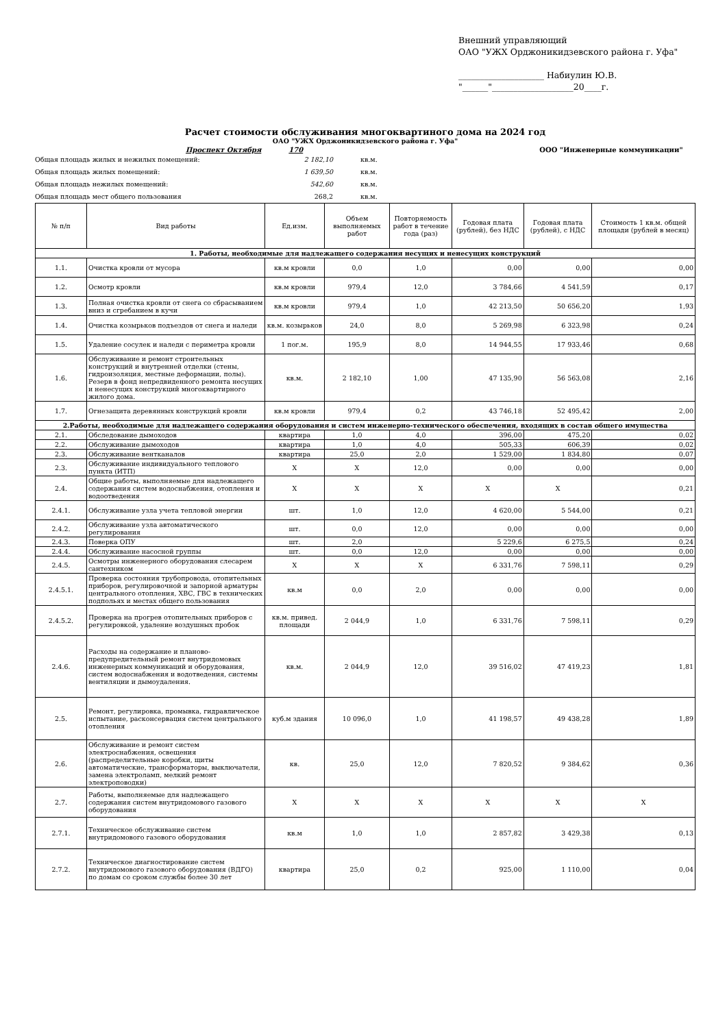Внешний управляющий
ОАО "УЖХ Орджоникидзевского района г. Уфа"
____________________ Набиулин Ю.В.
"______"___________________20____г.
Расчет стоимости обслуживания многоквартиного дома на 2024 год
ОАО "УЖХ Орджоникидзевского района г. Уфа"
Проспект Октября 170 ООО "Инженерные коммуникации"
Общая площадь жилых и нежилых помещений: 2 182,10 кв.м.
Общая площадь жилых помещений: 1 639,50 кв.м.
Общая площадь нежилых помещений: 542,60 кв.м.
Общая площадь мест общего пользования 268,2 кв.м.
| № п/п | Вид работы | Ед.изм. | Объем выполняемых работ | Повторяемость работ в течение года (раз) | Годовая плата (рублей), без НДС | Годовая плата (рублей), с НДС | Стоимость 1 кв.м. общей площади (рублей в месяц) |
| --- | --- | --- | --- | --- | --- | --- | --- |
| 1. Работы, необходимые для надлежащего содержания несущих и ненесущих конструкций | | | | | | | |
| 1.1. | Очистка кровли от мусора | кв.м кровли | 0,0 | 1,0 | 0,00 | 0,00 | 0,00 |
| 1.2. | Осмотр кровли | кв.м кровли | 979,4 | 12,0 | 3 784,66 | 4 541,59 | 0,17 |
| 1.3. | Полная очистка кровли от снега со сбрасыванием вниз и сгребанием в кучи | кв.м кровли | 979,4 | 1,0 | 42 213,50 | 50 656,20 | 1,93 |
| 1.4. | Очистка козырьков подъездов от снега и наледи | кв.м. козырьков | 24,0 | 8,0 | 5 269,98 | 6 323,98 | 0,24 |
| 1.5. | Удаление сосулек и наледи с периметра кровли | 1 пог.м. | 195,9 | 8,0 | 14 944,55 | 17 933,46 | 0,68 |
| 1.6. | Обслуживание и ремонт строительных конструкций и внутренней отделки (стены, гидроизоляция, местные деформации, полы). Резерв в фонд непредвиденного ремонта несущих и ненесущих конструкций многоквартирного жилого дома. | кв.м. | 2 182,10 | 1,00 | 47 135,90 | 56 563,08 | 2,16 |
| 1.7. | Огнезащита деревянных конструкций кровли | кв.м кровли | 979,4 | 0,2 | 43 746,18 | 52 495,42 | 2,00 |
| 2.Работы, необходимые для надлежащего содержания оборудования и систем инженерно-технического обеспечения, входящих в состав общего имущества | | | | | | | |
| 2.1. | Обследование дымоходов | квартира | 1,0 | 4,0 | 396,00 | 475,20 | 0,02 |
| 2.2. | Обслуживание дымоходов | квартира | 1,0 | 4,0 | 505,33 | 606,39 | 0,02 |
| 2.3. | Обслуживание вентканалов | квартира | 25,0 | 2,0 | 1 529,00 | 1 834,80 | 0,07 |
| 2.3. | Обслуживание индивидуального теплового пункта (ИТП) | Х | Х | 12,0 | 0,00 | 0,00 | 0,00 |
| 2.4. | Общие работы, выполняемые для надлежащего содержания систем водоснабжения, отопления и водоотведения | Х | Х | Х | Х | Х | 0,21 |
| 2.4.1. | Обслуживание узла учета тепловой энергии | шт. | 1,0 | 12,0 | 4 620,00 | 5 544,00 | 0,21 |
| 2.4.2. | Обслуживание узла автоматического регулирования | шт. | 0,0 | 12,0 | 0,00 | 0,00 | 0,00 |
| 2.4.3. | Поверка ОПУ | шт. | 2,0 | | 5 229,6 | 6 275,5 | 0,24 |
| 2.4.4. | Обслуживание насосной группы | шт. | 0,0 | 12,0 | 0,00 | 0,00 | 0,00 |
| 2.4.5. | Осмотры инженерного оборудования слесарем сантехником | Х | Х | Х | 6 331,76 | 7 598,11 | 0,29 |
| 2.4.5.1. | Проверка состояния трубопровода, отопительных приборов, регулировочной и запорной арматуры центрального отопления, ХВС, ГВС в технических подпольях и местах общего пользования | кв.м | 0,0 | 2,0 | 0,00 | 0,00 | 0,00 |
| 2.4.5.2. | Проверка на прогрев отопительных приборов с регулировкой, удаление воздушных пробок | кв.м. привед. площади | 2 044,9 | 1,0 | 6 331,76 | 7 598,11 | 0,29 |
| 2.4.6. | Расходы на содержание и планово-предупредительный ремонт внутридомовых инженерных коммуникаций и оборудования, систем водоснабжения и водотведения, системы вентиляции и дымоудаления. | кв.м. | 2 044,9 | 12,0 | 39 516,02 | 47 419,23 | 1,81 |
| 2.5. | Ремонт, регулировка, промывка, гидравлическое испытание, расконсервация систем центрального отопления | куб.м здания | 10 096,0 | 1,0 | 41 198,57 | 49 438,28 | 1,89 |
| 2.6. | Обслуживание и ремонт систем электроснабжения, освещения (распределительные коробки, щиты автоматические, трансформаторы, выключатели, замена электроламп, мелкий ремонт электроповодки) | кв. | 25,0 | 12,0 | 7 820,52 | 9 384,62 | 0,36 |
| 2.7. | Работы, выполняемые для надлежащего содержания систем внутридомового газового оборудования | Х | Х | Х | Х | Х | Х |
| 2.7.1. | Техническое обслуживание систем внутридомового газового оборудования | кв.м | 1,0 | 1,0 | 2 857,82 | 3 429,38 | 0,13 |
| 2.7.2. | Техническое диагностирование систем внутридомового газового оборудования (ВДГО) по домам со сроком службы более 30 лет | квартира | 25,0 | 0,2 | 925,00 | 1 110,00 | 0,04 |